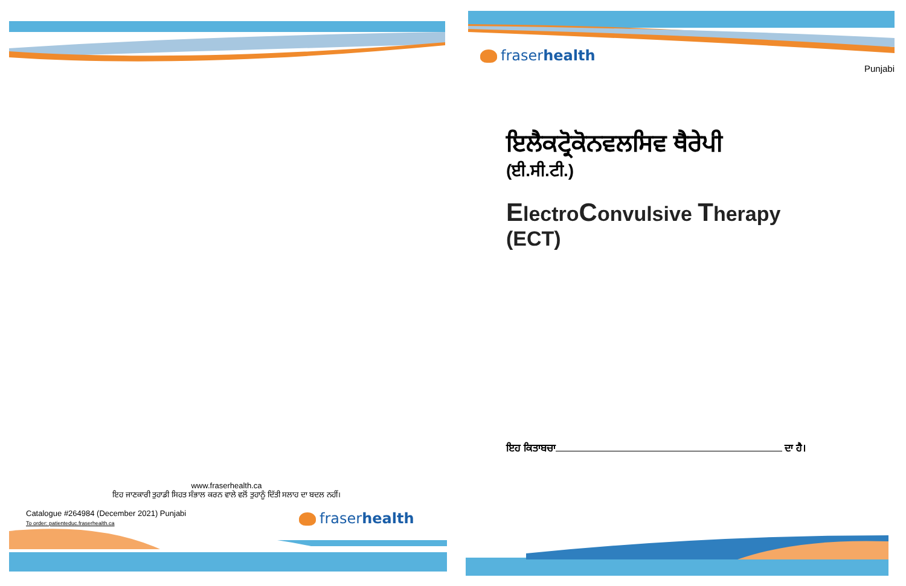www.fraserhealth.ca
ਇਹ ਜਾਣਕਾਰੀ ਤੁਹਾਡੀ ਸਿਹਤ ਸੰਭਾਲ ਕਰਨ ਵਾਲੇ ਵਲੋਂ ਤੁਹਾਨੂੰ ਦਿੱਤੀ ਸਲਾਹ ਦਾ ਬਦਲ ਨਹੀਂ।
Catalogue #264984 (December 2021) Punjabi
To order: patienteduc.fraserhealth.ca
fraserhealth
fraserhealth
Punjabi
ਇਲੈਕਟ੍ਰੋਕੋਨਵਲਸਿਵ ਥੈਰੇਪੀ
(ਈ.ਸੀ.ਟੀ.)
ElectroConvulsive Therapy
(ECT)
ਇਹ ਕਿਤਾਬਚਾ ਦਾ ਹੈ।